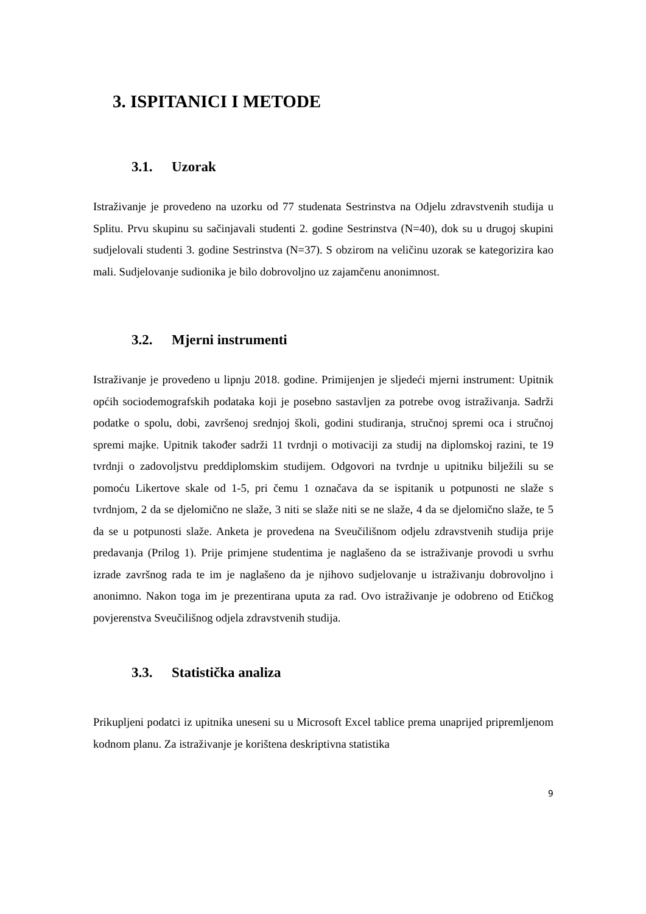3. ISPITANICI I METODE
3.1. Uzorak
Istraživanje je provedeno na uzorku od 77 studenata Sestrinstva na Odjelu zdravstvenih studija u Splitu. Prvu skupinu su sačinjavali studenti 2. godine Sestrinstva (N=40), dok su u drugoj skupini sudjelovali studenti 3. godine Sestrinstva (N=37). S obzirom na veličinu uzorak se kategorizira kao mali. Sudjelovanje sudionika je bilo dobrovoljno uz zajamčenu anonimnost.
3.2. Mjerni instrumenti
Istraživanje je provedeno u lipnju 2018. godine. Primijenjen je sljedeći mjerni instrument: Upitnik općih sociodemografskih podataka koji je posebno sastavljen za potrebe ovog istraživanja. Sadrži podatke o spolu, dobi, završenoj srednjoj školi, godini studiranja, stručnoj spremi oca i stručnoj spremi majke. Upitnik također sadrži 11 tvrdnji o motivaciji za studij na diplomskoj razini, te 19 tvrdnji o zadovoljstvu preddiplomskim studijem. Odgovori na tvrdnje u upitniku bilježili su se pomoću Likertove skale od 1-5, pri čemu 1 označava da se ispitanik u potpunosti ne slaže s tvrdnjom, 2 da se djelomično ne slaže, 3 niti se slaže niti se ne slaže, 4 da se djelomično slaže, te 5 da se u potpunosti slaže. Anketa je provedena na Sveučilišnom odjelu zdravstvenih studija prije predavanja (Prilog 1). Prije primjene studentima je naglašeno da se istraživanje provodi u svrhu izrade završnog rada te im je naglašeno da je njihovo sudjelovanje u istraživanju dobrovoljno i anonimno. Nakon toga im je prezentirana uputa za rad. Ovo istraživanje je odobreno od Etičkog povjerenstva Sveučilišnog odjela zdravstvenih studija.
3.3. Statistička analiza
Prikupljeni podatci iz upitnika uneseni su u Microsoft Excel tablice prema unaprijed pripremljenom kodnom planu. Za istraživanje je korištena deskriptivna statistika
9